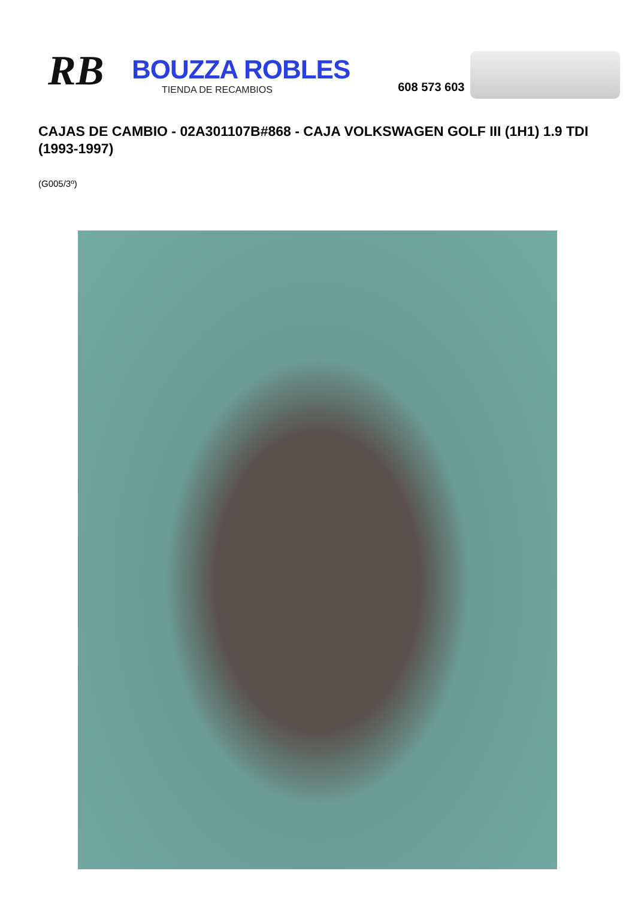RB
BOUZZA ROBLES
TIENDA DE RECAMBIOS
608 573 603
CAJAS DE CAMBIO - 02A301107B#868 - CAJA VOLKSWAGEN GOLF III (1H1) 1.9 TDI (1993-1997)
(G005/3º)